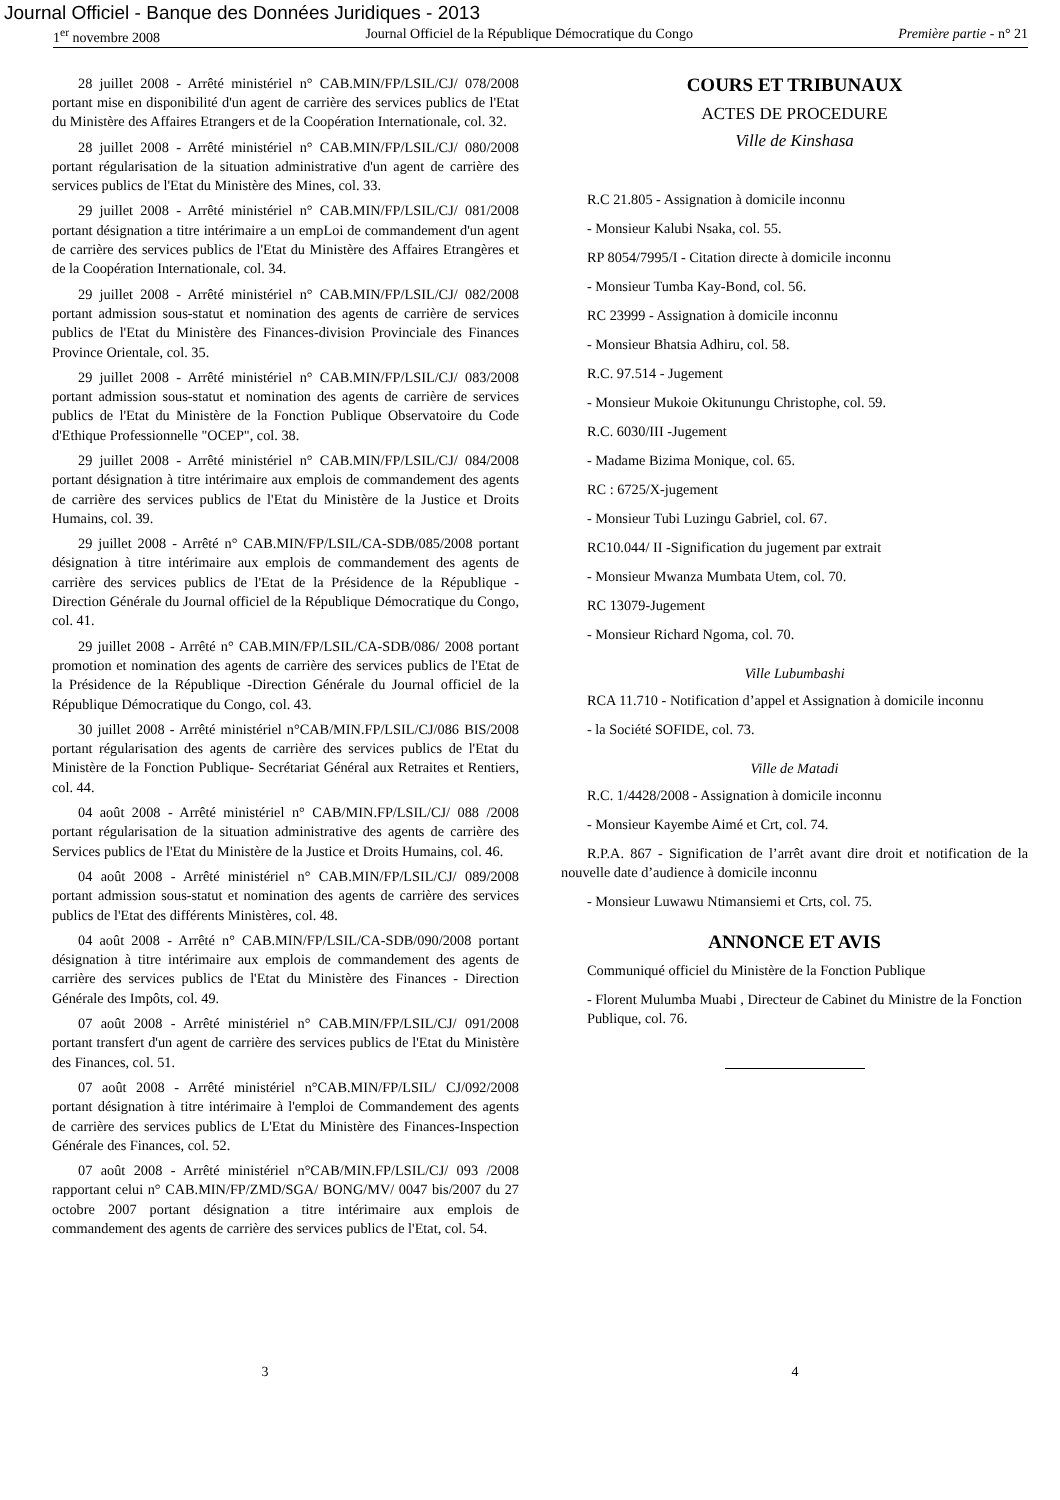Journal Officiel - Banque des Données Juridiques - 2013
1<sup>er</sup> novembre 2008 Journal Officiel de la République Démocratique du Congo Première partie - n° 21
28 juillet 2008 - Arrêté ministériel n° CAB.MIN/FP/LSIL/CJ/ 078/2008 portant mise en disponibilité d'un agent de carrière des services publics de l'Etat du Ministère des Affaires Etrangers et de la Coopération Internationale, col. 32.
28 juillet 2008 - Arrêté ministériel n° CAB.MIN/FP/LSIL/CJ/ 080/2008 portant régularisation de la situation administrative d'un agent de carrière des services publics de l'Etat du Ministère des Mines, col. 33.
29 juillet 2008 - Arrêté ministériel n° CAB.MIN/FP/LSIL/CJ/ 081/2008 portant désignation a titre intérimaire a un empLoi de commandement d'un agent de carrière des services publics de l'Etat du Ministère des Affaires Etrangères et de la Coopération Internationale, col. 34.
29 juillet 2008 - Arrêté ministériel n° CAB.MIN/FP/LSIL/CJ/ 082/2008 portant admission sous-statut et nomination des agents de carrière de services publics de l'Etat du Ministère des Finances-division Provinciale des Finances Province Orientale, col. 35.
29 juillet 2008 - Arrêté ministériel n° CAB.MIN/FP/LSIL/CJ/ 083/2008 portant admission sous-statut et nomination des agents de carrière de services publics de l'Etat du Ministère de la Fonction Publique Observatoire du Code d'Ethique Professionnelle "OCEP", col. 38.
29 juillet 2008 - Arrêté ministériel n° CAB.MIN/FP/LSIL/CJ/ 084/2008 portant désignation à titre intérimaire aux emplois de commandement des agents de carrière des services publics de l'Etat du Ministère de la Justice et Droits Humains, col. 39.
29 juillet 2008 - Arrêté n° CAB.MIN/FP/LSIL/CA-SDB/085/2008 portant désignation à titre intérimaire aux emplois de commandement des agents de carrière des services publics de l'Etat de la Présidence de la République - Direction Générale du Journal officiel de la République Démocratique du Congo, col. 41.
29 juillet 2008 - Arrêté n° CAB.MIN/FP/LSIL/CA-SDB/086/ 2008 portant promotion et nomination des agents de carrière des services publics de l'Etat de la Présidence de la République -Direction Générale du Journal officiel de la République Démocratique du Congo, col. 43.
30 juillet 2008 - Arrêté ministériel n°CAB/MIN.FP/LSIL/CJ/086 BIS/2008 portant régularisation des agents de carrière des services publics de l'Etat du Ministère de la Fonction Publique- Secrétariat Général aux Retraites et Rentiers, col. 44.
04 août 2008 - Arrêté ministériel n° CAB/MIN.FP/LSIL/CJ/ 088 /2008 portant régularisation de la situation administrative des agents de carrière des Services publics de l'Etat du Ministère de la Justice et Droits Humains, col. 46.
04 août 2008 - Arrêté ministériel n° CAB.MIN/FP/LSIL/CJ/ 089/2008 portant admission sous-statut et nomination des agents de carrière des services publics de l'Etat des différents Ministères, col. 48.
04 août 2008 - Arrêté n° CAB.MIN/FP/LSIL/CA-SDB/090/2008 portant désignation à titre intérimaire aux emplois de commandement des agents de carrière des services publics de l'Etat du Ministère des Finances - Direction Générale des Impôts, col. 49.
07 août 2008 - Arrêté ministériel n° CAB.MIN/FP/LSIL/CJ/ 091/2008 portant transfert d'un agent de carrière des services publics de l'Etat du Ministère des Finances, col. 51.
07 août 2008 - Arrêté ministériel n°CAB.MIN/FP/LSIL/ CJ/092/2008 portant désignation à titre intérimaire à l'emploi de Commandement des agents de carrière des services publics de L'Etat du Ministère des Finances-Inspection Générale des Finances, col. 52.
07 août 2008 - Arrêté ministériel n°CAB/MIN.FP/LSIL/CJ/ 093 /2008 rapportant celui n° CAB.MIN/FP/ZMD/SGA/ BONG/MV/ 0047 bis/2007 du 27 octobre 2007 portant désignation a titre intérimaire aux emplois de commandement des agents de carrière des services publics de l'Etat, col. 54.
COURS ET TRIBUNAUX
ACTES DE PROCEDURE
Ville de Kinshasa
R.C 21.805 - Assignation à domicile inconnu
- Monsieur Kalubi Nsaka, col. 55.
RP 8054/7995/I - Citation directe à domicile inconnu
- Monsieur Tumba Kay-Bond, col. 56.
RC 23999 - Assignation à domicile inconnu
- Monsieur Bhatsia Adhiru, col. 58.
R.C. 97.514 - Jugement
- Monsieur Mukoie Okitunungu Christophe, col. 59.
R.C. 6030/III -Jugement
- Madame Bizima Monique, col. 65.
RC : 6725/X-jugement
- Monsieur Tubi Luzingu Gabriel, col. 67.
RC10.044/ II -Signification du jugement par extrait
- Monsieur Mwanza Mumbata Utem, col. 70.
RC 13079-Jugement
- Monsieur Richard Ngoma, col. 70.
Ville Lubumbashi
RCA 11.710 - Notification d’appel et Assignation à domicile inconnu
- la Société SOFIDE, col. 73.
Ville de Matadi
R.C. 1/4428/2008 - Assignation à domicile inconnu
- Monsieur Kayembe Aimé et Crt, col. 74.
R.P.A. 867 - Signification de l’arrêt avant dire droit et notification de la nouvelle date d’audience à domicile inconnu
- Monsieur Luwawu Ntimansiemi et Crts, col. 75.
ANNONCE ET AVIS
Communiqué officiel du Ministère de la Fonction Publique
- Florent Mulumba Muabi , Directeur de Cabinet du Ministre de la Fonction Publique, col. 76.
3 4